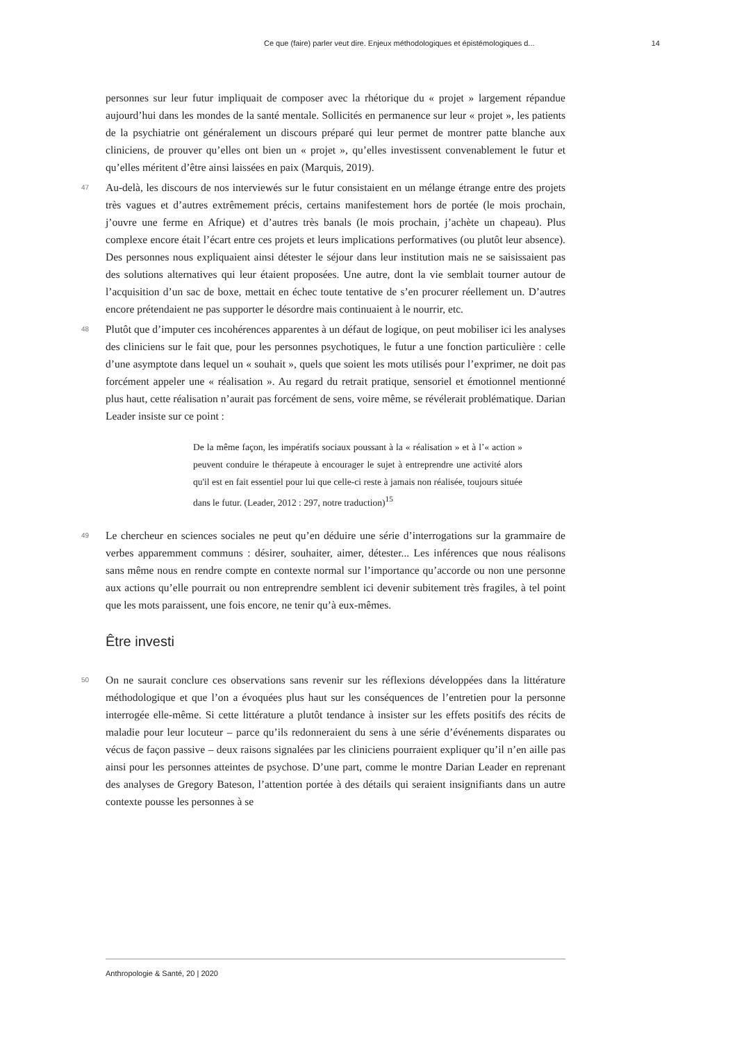Ce que (faire) parler veut dire. Enjeux méthodologiques et épistémologiques d... 14
personnes sur leur futur impliquait de composer avec la rhétorique du « projet » largement répandue aujourd’hui dans les mondes de la santé mentale. Sollicités en permanence sur leur « projet », les patients de la psychiatrie ont généralement un discours préparé qui leur permet de montrer patte blanche aux cliniciens, de prouver qu’elles ont bien un « projet », qu’elles investissent convenablement le futur et qu’elles méritent d’être ainsi laissées en paix (Marquis, 2019).
47 Au-delà, les discours de nos interviewés sur le futur consistaient en un mélange étrange entre des projets très vagues et d’autres extrêmement précis, certains manifestement hors de portée (le mois prochain, j’ouvre une ferme en Afrique) et d’autres très banals (le mois prochain, j’achète un chapeau). Plus complexe encore était l’écart entre ces projets et leurs implications performatives (ou plutôt leur absence). Des personnes nous expliquaient ainsi détester le séjour dans leur institution mais ne se saisissaient pas des solutions alternatives qui leur étaient proposées. Une autre, dont la vie semblait tourner autour de l’acquisition d’un sac de boxe, mettait en échec toute tentative de s’en procurer réellement un. D’autres encore prétendaient ne pas supporter le désordre mais continuaient à le nourrir, etc.
48 Plutôt que d’imputer ces incohérences apparentes à un défaut de logique, on peut mobiliser ici les analyses des cliniciens sur le fait que, pour les personnes psychotiques, le futur a une fonction particulière : celle d’une asymptote dans lequel un « souhait », quels que soient les mots utilisés pour l’exprimer, ne doit pas forcément appeler une « réalisation ». Au regard du retrait pratique, sensoriel et émotionnel mentionné plus haut, cette réalisation n’aurait pas forcément de sens, voire même, se révélerait problématique. Darian Leader insiste sur ce point :
De la même façon, les impératifs sociaux poussant à la « réalisation » et à l’« action » peuvent conduire le thérapeute à encourager le sujet à entreprendre une activité alors qu'il est en fait essentiel pour lui que celle-ci reste à jamais non réalisée, toujours située dans le futur. (Leader, 2012 : 297, notre traduction)<sup>15</sup>
49 Le chercheur en sciences sociales ne peut qu’en déduire une série d’interrogations sur la grammaire de verbes apparemment communs : désirer, souhaiter, aimer, détester... Les inférences que nous réalisons sans même nous en rendre compte en contexte normal sur l’importance qu’accorde ou non une personne aux actions qu’elle pourrait ou non entreprendre semblent ici devenir subitement très fragiles, à tel point que les mots paraissent, une fois encore, ne tenir qu’à eux-mêmes.
Être investi
50 On ne saurait conclure ces observations sans revenir sur les réflexions développées dans la littérature méthodologique et que l’on a évoquées plus haut sur les conséquences de l’entretien pour la personne interrogée elle-même. Si cette littérature a plutôt tendance à insister sur les effets positifs des récits de maladie pour leur locuteur – parce qu’ils redonneraient du sens à une série d’événements disparates ou vécus de façon passive – deux raisons signalées par les cliniciens pourraient expliquer qu’il n’en aille pas ainsi pour les personnes atteintes de psychose. D’une part, comme le montre Darian Leader en reprenant des analyses de Gregory Bateson, l’attention portée à des détails qui seraient insignifiants dans un autre contexte pousse les personnes à se
Anthropologie & Santé, 20 | 2020